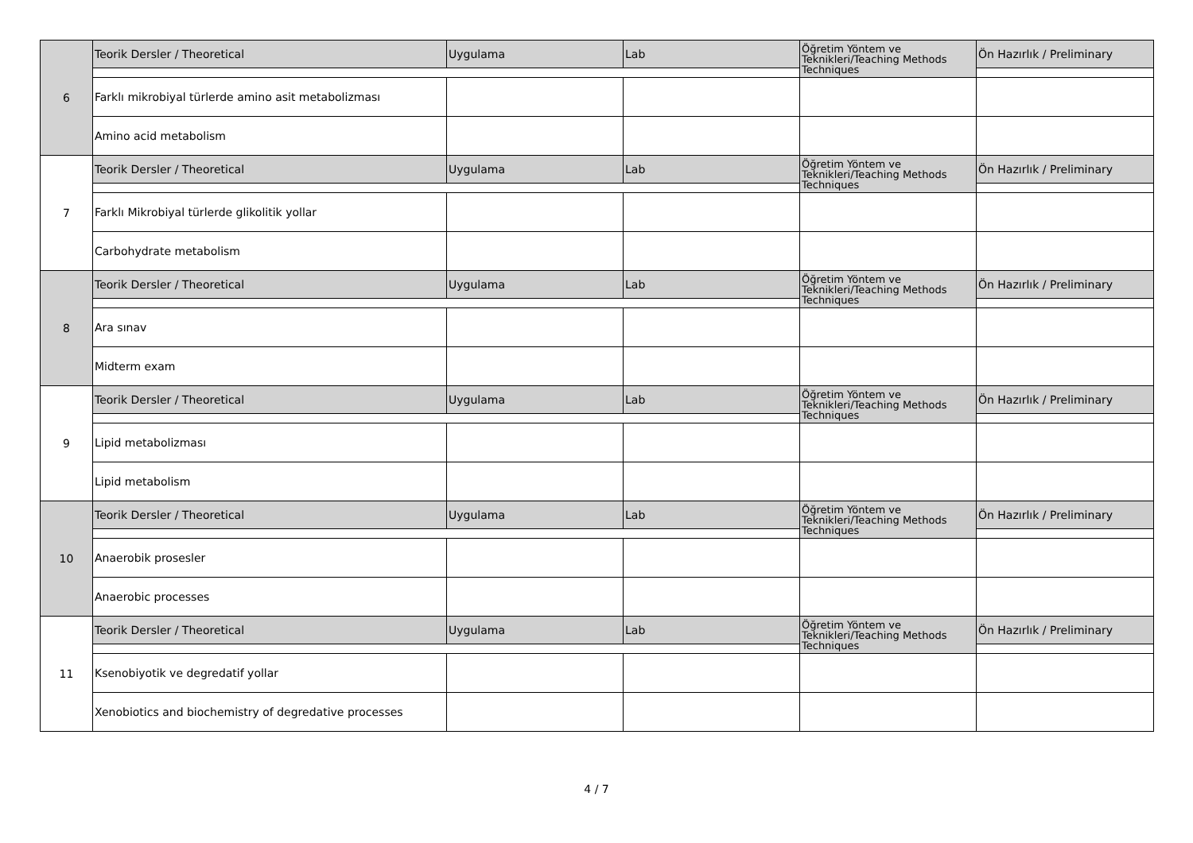| 6 | Teorik Dersler / Theoretical | Uygulama | Lab | Öğretim Yöntem ve Teknikleri/Teaching Methods Techniques | Ön Hazırlık / Preliminary |
| | Farklı mikrobiyal türlerde amino asit metabolizması | | | | |
| | Amino acid metabolism | | | | |
| 7 | Teorik Dersler / Theoretical | Uygulama | Lab | Öğretim Yöntem ve Teknikleri/Teaching Methods Techniques | Ön Hazırlık / Preliminary |
| | Farklı Mikrobiyal türlerde glikolitik yollar | | | | |
| | Carbohydrate metabolism | | | | |
| 8 | Teorik Dersler / Theoretical | Uygulama | Lab | Öğretim Yöntem ve Teknikleri/Teaching Methods Techniques | Ön Hazırlık / Preliminary |
| | Ara sınav | | | | |
| | Midterm exam | | | | |
| 9 | Teorik Dersler / Theoretical | Uygulama | Lab | Öğretim Yöntem ve Teknikleri/Teaching Methods Techniques | Ön Hazırlık / Preliminary |
| | Lipid metabolizması | | | | |
| | Lipid metabolism | | | | |
| 10 | Teorik Dersler / Theoretical | Uygulama | Lab | Öğretim Yöntem ve Teknikleri/Teaching Methods Techniques | Ön Hazırlık / Preliminary |
| | Anaerobik prosesler | | | | |
| | Anaerobic processes | | | | |
| 11 | Teorik Dersler / Theoretical | Uygulama | Lab | Öğretim Yöntem ve Teknikleri/Teaching Methods Techniques | Ön Hazırlık / Preliminary |
| | Ksenobiyotik ve degredatif yollar | | | | |
| | Xenobiotics and biochemistry of degredative processes | | | | |
4 / 7